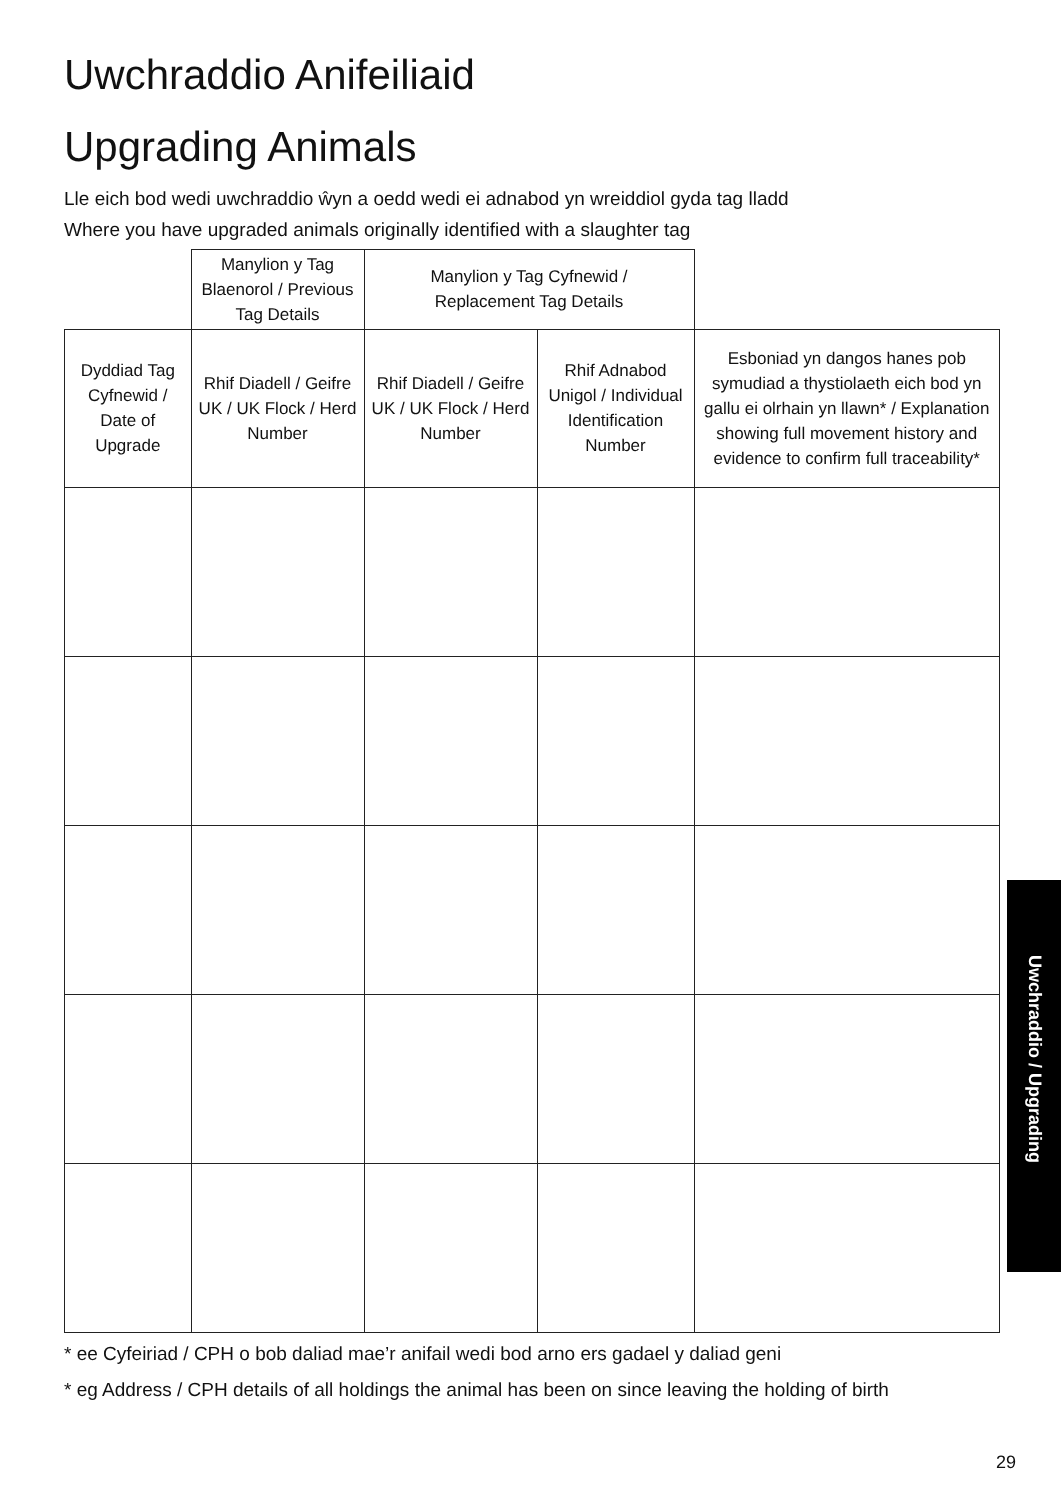Uwchraddio Anifeiliaid
Upgrading Animals
Lle eich bod wedi uwchraddio ŵyn a oedd wedi ei adnabod yn wreiddiol gyda tag lladd
Where you have upgraded animals originally identified with a slaughter tag
| | Manylion y Tag Blaenorol / Previous Tag Details | Manylion y Tag Cyfnewid / Replacement Tag Details | | |
| --- | --- | --- | --- | --- |
| Dyddiad Tag Cyfnewid / Date of Upgrade | Rhif Diadell / Geifre UK / UK Flock / Herd Number | Rhif Diadell / Geifre UK / UK Flock / Herd Number | Rhif Adnabod Unigol / Individual Identification Number | Esboniad yn dangos hanes pob symudiad a thystiolaeth eich bod yn gallu ei olrhain yn llawn* / Explanation showing full movement history and evidence to confirm full traceability* |
* ee Cyfeiriad / CPH o bob daliad mae’r anifail wedi bod arno ers gadael y daliad geni
* eg Address / CPH details of all holdings the animal has been on since leaving the holding of birth
Uwchraddio / Upgrading
29